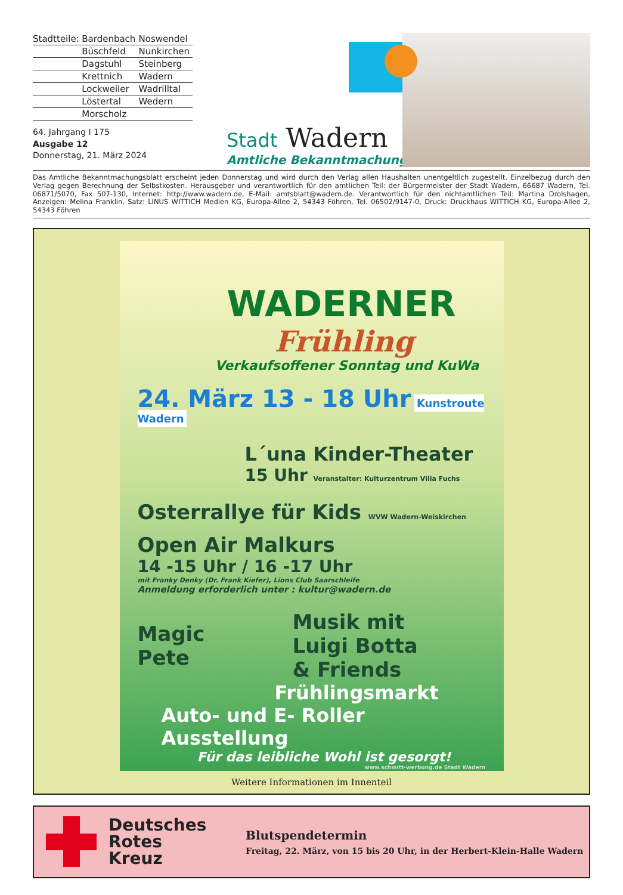| Stadtteile: | Bardenbach | Noswendel |
| | Büschfeld | Nunkirchen |
| | Dagstuhl | Steinberg |
| | Krettnich | Wadern |
| | Lockweiler | Wadrilltal |
| | Löstertal | Wedern |
| | Morscholz | |
64. Jahrgang I 175
Ausgabe 12
Donnerstag, 21. März 2024
Stadt Wadern
Amtliche Bekanntmachungen
Das Amtliche Bekanntmachungsblatt erscheint jeden Donnerstag und wird durch den Verlag allen Haushalten unentgeltlich zugestellt. Einzelbezug durch den Verlag gegen Berechnung der Selbstkosten. Herausgeber und verantwortlich für den amtlichen Teil: der Bürgermeister der Stadt Wadern, 66687 Wadern, Tel. 06871/5070, Fax 507-130, Internet: http://www.wadern.de, E-Mail: amtsblatt@wadern.de. Verantwortlich für den nichtamtlichen Teil: Martina Drolshagen, Anzeigen: Melina Franklin, Satz: LINUS WITTICH Medien KG, Europa-Allee 2, 54343 Föhren, Tel. 06502/9147-0, Druck: Druckhaus WITTICH KG, Europa-Allee 2, 54343 Föhren
WADERNER
Frühling
Verkaufsoffener Sonntag und KuWa
24. März 13 - 18 Uhr Kunstroute Wadern
L´una Kinder-Theater
15 Uhr Veranstalter: Kulturzentrum Villa Fuchs
Osterrallye für Kids WVW Wadern-Weiskirchen
Open Air Malkurs
14 -15 Uhr / 16 -17 Uhr
mit Franky Denky (Dr. Frank Kiefer), Lions Club Saarschleife
Anmeldung erforderlich unter : kultur@wadern.de
Magic
Pete
Musik mit
Luigi Botta
& Friends
Frühlingsmarkt
Auto- und E- Roller Ausstellung
Für das leibliche Wohl ist gesorgt!
www.schmitt-werbung.de Stadt Wadern
Weitere Informationen im Innenteil
Deutsches
Rotes
Kreuz
Blutspendetermin
Freitag, 22. März, von 15 bis 20 Uhr, in der Herbert-Klein-Halle Wadern